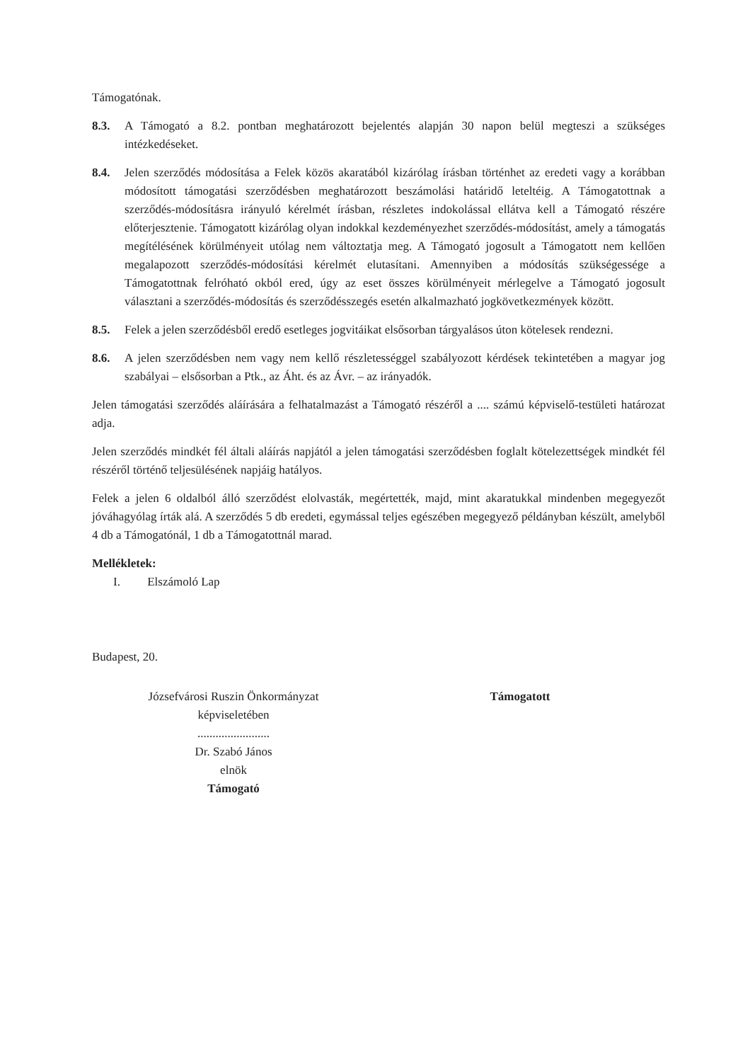Támogatónak.
8.3. A Támogató a 8.2. pontban meghatározott bejelentés alapján 30 napon belül megteszi a szükséges intézkedéseket.
8.4. Jelen szerződés módosítása a Felek közös akaratából kizárólag írásban történhet az eredeti vagy a korábban módosított támogatási szerződésben meghatározott beszámolási határidő leteltéig. A Támogatottnak a szerződés-módosításra irányuló kérelmét írásban, részletes indokolással ellátva kell a Támogató részére előterjesztenie. Támogatott kizárólag olyan indokkal kezdeményezhet szerződés-módosítást, amely a támogatás megítélésének körülményeit utólag nem változtatja meg. A Támogató jogosult a Támogatott nem kellően megalapozott szerződés-módosítási kérelmét elutasítani. Amennyiben a módosítás szükségessége a Támogatottnak felróható okból ered, úgy az eset összes körülményeit mérlegelve a Támogató jogosult választani a szerződés-módosítás és szerződésszegés esetén alkalmazható jogkövetkezmények között.
8.5. Felek a jelen szerződésből eredő esetleges jogvitáikat elsősorban tárgyalásos úton kötelesek rendezni.
8.6. A jelen szerződésben nem vagy nem kellő részletességgel szabályozott kérdések tekintetében a magyar jog szabályai – elsősorban a Ptk., az Áht. és az Ávr. – az irányadók.
Jelen támogatási szerződés aláírására a felhatalmazást a Támogató részéről a .... számú képviselő-testületi határozat adja.
Jelen szerződés mindkét fél általi aláírás napjától a jelen támogatási szerződésben foglalt kötelezettségek mindkét fél részéről történő teljesülésének napjáig hatályos.
Felek a jelen 6 oldalból álló szerződést elolvasták, megértették, majd, mint akaratukkal mindenben megegyezőt jóváhagyólag írták alá. A szerződés 5 db eredeti, egymással teljes egészében megegyező példányban készült, amelyből 4 db a Támogatónál, 1 db a Támogatottnál marad.
Mellékletek:
I. Elszámoló Lap
Budapest, 20.
Józsefvárosi Ruszin Önkormányzat
képviseletében
........................
Dr. Szabó János
elnök
Támogató
Támogatott